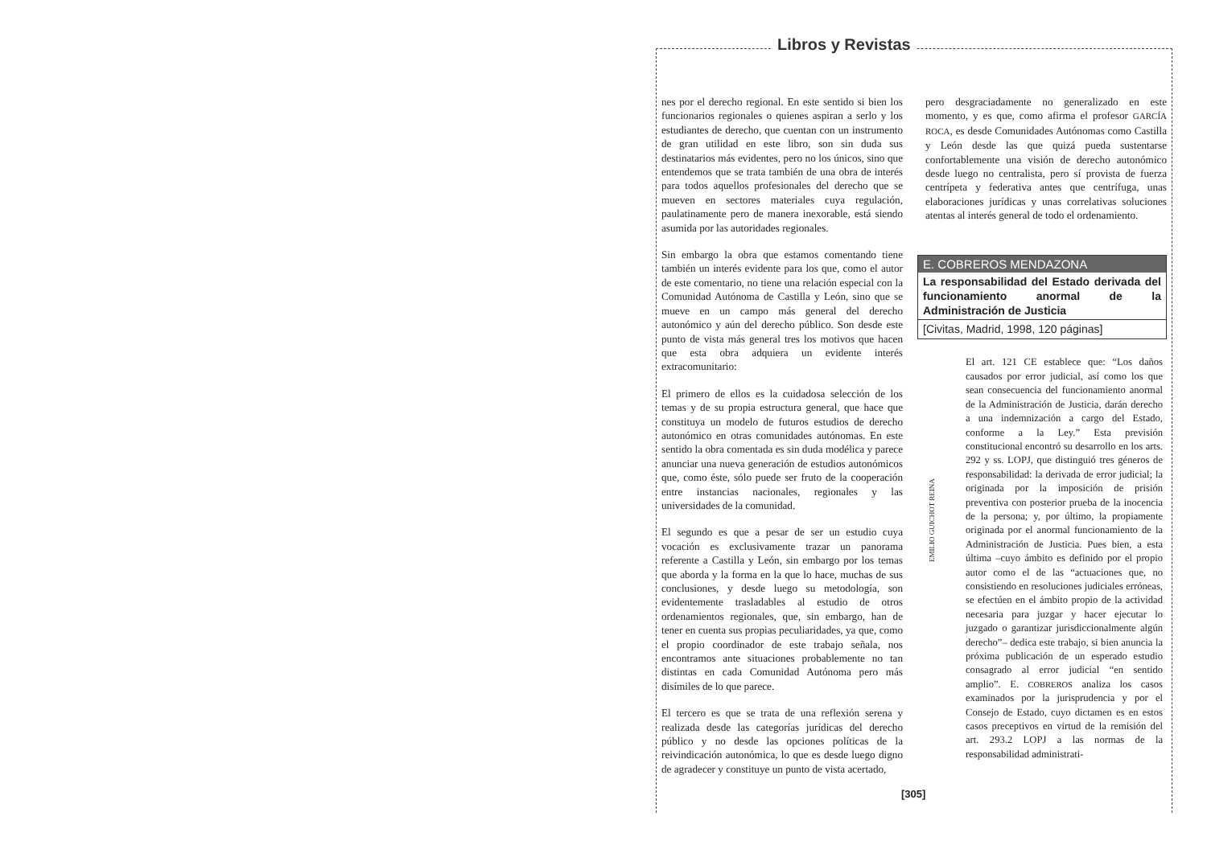Libros y Revistas
nes por el derecho regional. En este sentido si bien los funcionarios regionales o quienes aspiran a serlo y los estudiantes de derecho, que cuentan con un instrumento de gran utilidad en este libro, son sin duda sus destinatarios más evidentes, pero no los únicos, sino que entendemos que se trata también de una obra de interés para todos aquellos profesionales del derecho que se mueven en sectores materiales cuya regulación, paulatinamente pero de manera inexorable, está siendo asumida por las autoridades regionales.
Sin embargo la obra que estamos comentando tiene también un interés evidente para los que, como el autor de este comentario, no tiene una relación especial con la Comunidad Autónoma de Castilla y León, sino que se mueve en un campo más general del derecho autonómico y aún del derecho público. Son desde este punto de vista más general tres los motivos que hacen que esta obra adquiera un evidente interés extracomunitario:
El primero de ellos es la cuidadosa selección de los temas y de su propia estructura general, que hace que constituya un modelo de futuros estudios de derecho autonómico en otras comunidades autónomas. En este sentido la obra comentada es sin duda modélica y parece anunciar una nueva generación de estudios autonómicos que, como éste, sólo puede ser fruto de la cooperación entre instancias nacionales, regionales y las universidades de la comunidad.
El segundo es que a pesar de ser un estudio cuya vocación es exclusivamente trazar un panorama referente a Castilla y León, sin embargo por los temas que aborda y la forma en la que lo hace, muchas de sus conclusiones, y desde luego su metodología, son evidentemente trasladables al estudio de otros ordenamientos regionales, que, sin embargo, han de tener en cuenta sus propias peculiaridades, ya que, como el propio coordinador de este trabajo señala, nos encontramos ante situaciones probablemente no tan distintas en cada Comunidad Autónoma pero más disímiles de lo que parece.
El tercero es que se trata de una reflexión serena y realizada desde las categorías jurídicas del derecho público y no desde las opciones políticas de la reivindicación autonómica, lo que es desde luego digno de agradecer y constituye un punto de vista acertado,
pero desgraciadamente no generalizado en este momento, y es que, como afirma el profesor GARCÍA ROCA, es desde Comunidades Autónomas como Castilla y León desde las que quizá pueda sustentarse confortablemente una visión de derecho autonómico desde luego no centralista, pero sí provista de fuerza centrípeta y federativa antes que centrífuga, unas elaboraciones jurídicas y unas correlativas soluciones atentas al interés general de todo el ordenamiento.
E. COBREROS MENDAZONA
La responsabilidad del Estado derivada del funcionamiento anormal de la Administración de Justicia
[Civitas, Madrid, 1998, 120 páginas]
EMILIO GUICHOT REINA
El art. 121 CE establece que: “Los daños causados por error judicial, así como los que sean consecuencia del funcionamiento anormal de la Administración de Justicia, darán derecho a una indemnización a cargo del Estado, conforme a la Ley.” Esta previsión constitucional encontró su desarrollo en los arts. 292 y ss. LOPJ, que distinguió tres géneros de responsabilidad: la derivada de error judicial; la originada por la imposición de prisión preventiva con posterior prueba de la inocencia de la persona; y, por último, la propiamente originada por el anormal funcionamiento de la Administración de Justicia. Pues bien, a esta última –cuyo ámbito es definido por el propio autor como el de las “actuaciones que, no consistiendo en resoluciones judiciales erróneas, se efectúen en el ámbito propio de la actividad necesaria para juzgar y hacer ejecutar lo juzgado o garantizar jurisdiccionalmente algún derecho”– dedica este trabajo, si bien anuncia la próxima publicación de un esperado estudio consagrado al error judicial “en sentido amplio”. E. COBREROS analiza los casos examinados por la jurisprudencia y por el Consejo de Estado, cuyo dictamen es en estos casos preceptivos en virtud de la remisión del art. 293.2 LOPJ a las normas de la responsabilidad administrati-
[305]